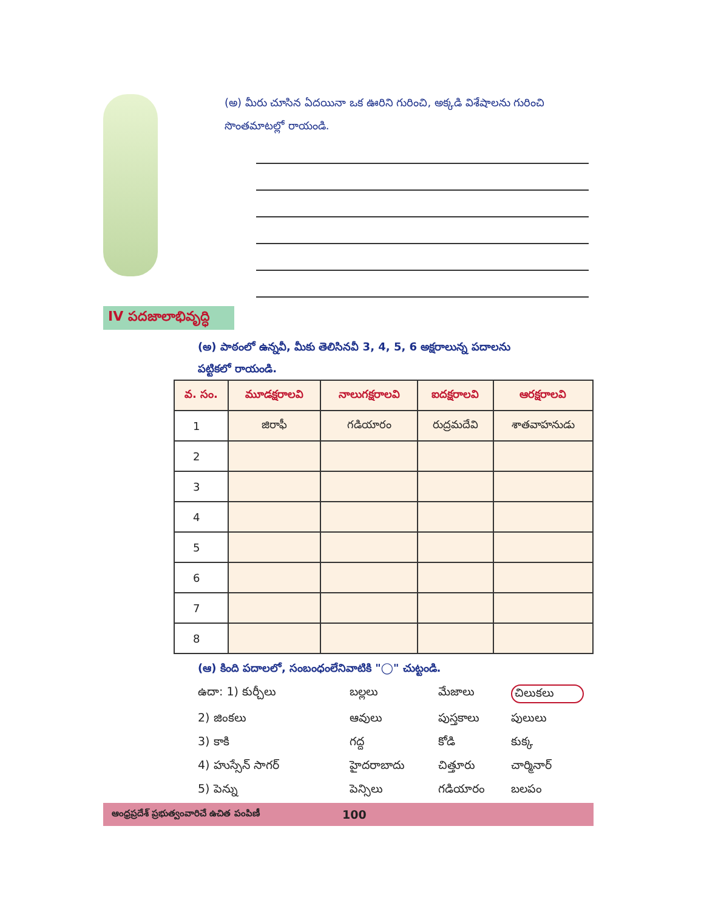(అ) మీరు చూసిన ఏదయినా ఒక ఊరిని గురించి, అక్కడి విశేషాలను గురించి
సొంతమాటల్లో రాయండి.
IV పదజాలాభివృద్ధి
(అ) పాఠంలో ఉన్నవీ, మీకు తెలిసినవీ 3, 4, 5, 6 అక్షరాలున్న పదాలను
పట్టికలో రాయండి.
| వ. సం. | మూడక్షరాలవి | నాలుగక్షరాలవి | ఐదక్షరాలవి | ఆరక్షరాలవి |
| --- | --- | --- | --- | --- |
| 1 | జిరాఫీ | గడియారం | రుద్రమదేవి | శాతవాహనుడు |
| 2 | | | | |
| 3 | | | | |
| 4 | | | | |
| 5 | | | | |
| 6 | | | | |
| 7 | | | | |
| 8 | | | | |
(ఆ) కింది పదాలలో, సంబంధంలేనివాటికి "◯" చుట్టండి.
ఉదా: 1) కుర్చీలు బల్లలు మేజాలు చిలుకలు 2) జింకలు ఆవులు పుస్తకాలు పులులు 3) కాకి గద్ద కోడి కుక్క 4) హుస్సేన్ సాగర్ హైదరాబాదు చిత్తూరు చార్మినార్ 5) పెన్ను పెన్సిలు గడియారం బలపం
ఆంధ్రప్రదేశ్ ప్రభుత్వంవారిచే ఉచిత పంపిణీ 100